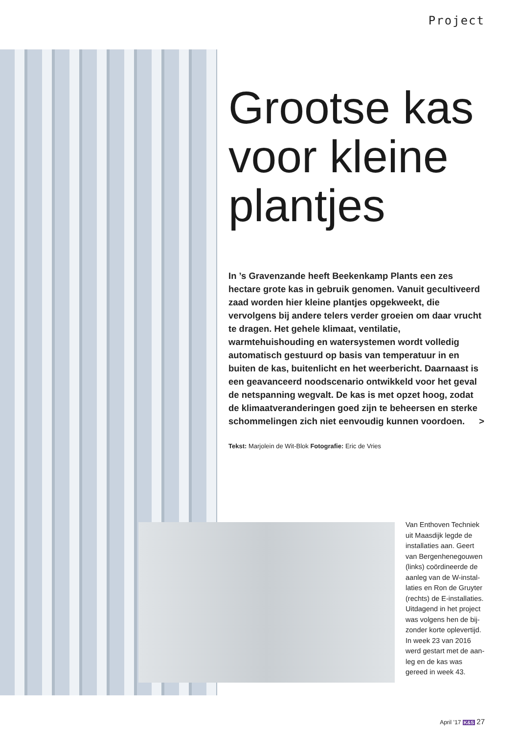Project
Grootse kas voor kleine plantjes
In ’s Gravenzande heeft Beekenkamp Plants een zes hectare grote kas in gebruik genomen. Vanuit gecultiveerd zaad worden hier kleine plantjes opgekweekt, die vervolgens bij andere telers verder groeien om daar vrucht te dragen. Het gehele klimaat, ventilatie, warmtehuishouding en water­systemen wordt volledig automatisch gestuurd op basis van temperatuur in en buiten de kas, buitenlicht en het weerbericht. Daarnaast is een geavanceerd noodscenario ontwikkeld voor het geval de netspanning wegvalt. De kas is met opzet hoog, zodat de klimaatveranderingen goed zijn te beheersen en sterke schommelingen zich niet eenvoudig kunnen voordoen. >
Tekst: Marjolein de Wit-Blok Fotografie: Eric de Vries
Van Enthoven Techniek uit Maasdijk legde de installaties aan. Geert van Bergenhenegouwen (links) coördineerde de aanleg van de W-instal­laties en Ron de Gruyter (rechts) de E-installaties. Uitdagend in het project was volgens hen de bij­zonder korte oplevertijd. In week 23 van 2016 werd gestart met de aan­leg en de kas was gereed in week 43.
April ’17 K&S 27